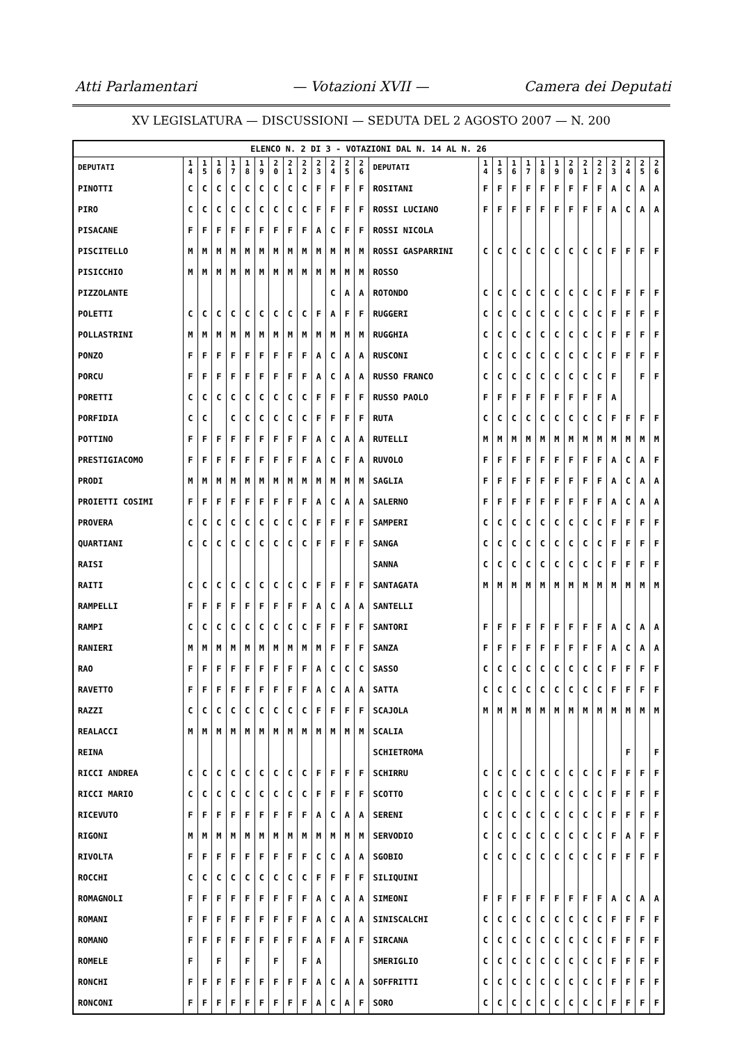Atti Parlamentari — Votazioni XVII — Camera dei Deputati
XV LEGISLATURA — DISCUSSIONI — SEDUTA DEL 2 AGOSTO 2007 — N. 200
| ELENCO N. 2 DI 3 - VOTAZIONI DAL N. 14 AL N. 26 | | | | | | | | | | | | | | | | | | | | | | | | | | | |
| DEPUTATI | 1 4 | 1 5 | 1 6 | 1 7 | 1 8 | 1 9 | 2 0 | 2 1 | 2 2 | 2 3 | 2 4 | 2 5 | 2 6 | DEPUTATI | 1 4 | 1 5 | 1 6 | 1 7 | 1 8 | 1 9 | 2 0 | 2 1 | 2 2 | 2 3 | 2 4 | 2 5 | 2 6 |
| PINOTTI | C | C | C | C | C | C | C | C | C | F | F | F | F | ROSITANI | F | F | F | F | F | F | F | F | F | A | C | A | A |
| PIRO | C | C | C | C | C | C | C | C | C | F | F | F | F | ROSSI LUCIANO | F | F | F | F | F | F | F | F | F | A | C | A | A |
| PISACANE | F | F | F | F | F | F | F | F | F | A | C | F | F | ROSSI NICOLA | | | | | | | | | | | | | |
| PISCITELLO | M | M | M | M | M | M | M | M | M | M | M | M | M | ROSSI GASPARRINI | C | C | C | C | C | C | C | C | C | F | F | F | F |
| PISICCHIO | M | M | M | M | M | M | M | M | M | M | M | M | M | ROSSO | | | | | | | | | | | | | |
| PIZZOLANTE | | | | | | | | | | | C | A | A | ROTONDO | C | C | C | C | C | C | C | C | C | F | F | F | F |
| POLETTI | C | C | C | C | C | C | C | C | C | F | A | F | F | RUGGERI | C | C | C | C | C | C | C | C | C | F | F | F | F |
| POLLASTRINI | M | M | M | M | M | M | M | M | M | M | M | M | M | RUGGHIA | C | C | C | C | C | C | C | C | C | F | F | F | F |
| PONZO | F | F | F | F | F | F | F | F | F | A | C | A | A | RUSCONI | C | C | C | C | C | C | C | C | C | F | F | F | F |
| PORCU | F | F | F | F | F | F | F | F | F | A | C | A | A | RUSSO FRANCO | C | C | C | C | C | C | C | C | C | F | | F | F |
| PORETTI | C | C | C | C | C | C | C | C | C | F | F | F | F | RUSSO PAOLO | F | F | F | F | F | F | F | F | F | A | | | |
| PORFIDIA | C | C | | C | C | C | C | C | C | F | F | F | F | RUTA | C | C | C | C | C | C | C | C | C | F | F | F | F |
| POTTINO | F | F | F | F | F | F | F | F | F | A | C | A | A | RUTELLI | M | M | M | M | M | M | M | M | M | M | M | M | M |
| PRESTIGIACOMO | F | F | F | F | F | F | F | F | F | A | C | F | A | RUVOLO | F | F | F | F | F | F | F | F | F | A | C | A | F |
| PRODI | M | M | M | M | M | M | M | M | M | M | M | M | M | SAGLIA | F | F | F | F | F | F | F | F | F | A | C | A | A |
| PROIETTI COSIMI | F | F | F | F | F | F | F | F | F | A | C | A | A | SALERNO | F | F | F | F | F | F | F | F | F | A | C | A | A |
| PROVERA | C | C | C | C | C | C | C | C | C | F | F | F | F | SAMPERI | C | C | C | C | C | C | C | C | C | F | F | F | F |
| QUARTIANI | C | C | C | C | C | C | C | C | C | F | F | F | F | SANGA | C | C | C | C | C | C | C | C | C | F | F | F | F |
| RAISI | | | | | | | | | | | | | | SANNA | C | C | C | C | C | C | C | C | C | F | F | F | F |
| RAITI | C | C | C | C | C | C | C | C | C | F | F | F | F | SANTAGATA | M | M | M | M | M | M | M | M | M | M | M | M | M |
| RAMPELLI | F | F | F | F | F | F | F | F | F | A | C | A | A | SANTELLI | | | | | | | | | | | | | |
| RAMPI | C | C | C | C | C | C | C | C | C | F | F | F | F | SANTORI | F | F | F | F | F | F | F | F | F | A | C | A | A |
| RANIERI | M | M | M | M | M | M | M | M | M | M | F | F | F | SANZA | F | F | F | F | F | F | F | F | F | A | C | A | A |
| RAO | F | F | F | F | F | F | F | F | F | A | C | C | C | SASSO | C | C | C | C | C | C | C | C | C | F | F | F | F |
| RAVETTO | F | F | F | F | F | F | F | F | F | A | C | A | A | SATTA | C | C | C | C | C | C | C | C | C | F | F | F | F |
| RAZZI | C | C | C | C | C | C | C | C | C | F | F | F | F | SCAJOLA | M | M | M | M | M | M | M | M | M | M | M | M | M |
| REALACCI | M | M | M | M | M | M | M | M | M | M | M | M | M | SCALIA | | | | | | | | | | | | | |
| REINA | | | | | | | | | | | | | | SCHIETROMA | | | | | | | | | | | F | | F |
| RICCI ANDREA | C | C | C | C | C | C | C | C | C | F | F | F | F | SCHIRRU | C | C | C | C | C | C | C | C | C | F | F | F | F |
| RICCI MARIO | C | C | C | C | C | C | C | C | C | F | F | F | F | SCOTTO | C | C | C | C | C | C | C | C | C | F | F | F | F |
| RICEVUTO | F | F | F | F | F | F | F | F | F | A | C | A | A | SERENI | C | C | C | C | C | C | C | C | C | F | F | F | F |
| RIGONI | M | M | M | M | M | M | M | M | M | M | M | M | M | SERVODIO | C | C | C | C | C | C | C | C | C | F | A | F | F |
| RIVOLTA | F | F | F | F | F | F | F | F | F | C | C | A | A | SGOBIO | C | C | C | C | C | C | C | C | C | F | F | F | F |
| ROCCHI | C | C | C | C | C | C | C | C | C | F | F | F | F | SILIQUINI | | | | | | | | | | | | | |
| ROMAGNOLI | F | F | F | F | F | F | F | F | F | A | C | A | A | SIMEONI | F | F | F | F | F | F | F | F | F | A | C | A | A |
| ROMANI | F | F | F | F | F | F | F | F | F | A | C | A | A | SINISCALCHI | C | C | C | C | C | C | C | C | C | F | F | F | F |
| ROMANO | F | F | F | F | F | F | F | F | F | A | F | A | F | SIRCANA | C | C | C | C | C | C | C | C | C | F | F | F | F |
| ROMELE | F | | F | | F | | F | | F | A | | | | SMERIGLIO | C | C | C | C | C | C | C | C | C | F | F | F | F |
| RONCHI | F | F | F | F | F | F | F | F | F | A | C | A | A | SOFFRITTI | C | C | C | C | C | C | C | C | C | F | F | F | F |
| RONCONI | F | F | F | F | F | F | F | F | F | A | C | A | F | SORO | C | C | C | C | C | C | C | C | C | F | F | F | F |